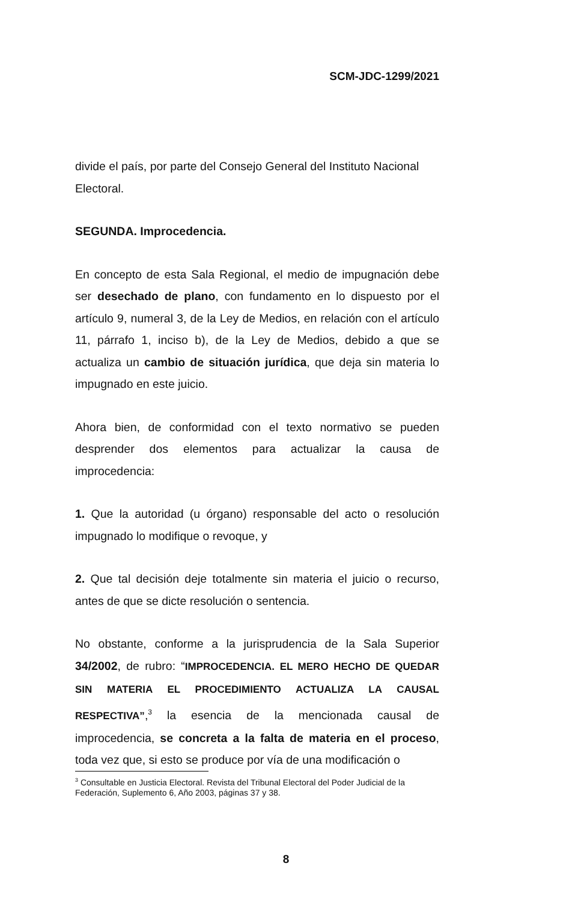SCM-JDC-1299/2021
divide el país, por parte del Consejo General del Instituto Nacional Electoral.
SEGUNDA. Improcedencia.
En concepto de esta Sala Regional, el medio de impugnación debe ser desechado de plano, con fundamento en lo dispuesto por el artículo 9, numeral 3, de la Ley de Medios, en relación con el artículo 11, párrafo 1, inciso b), de la Ley de Medios, debido a que se actualiza un cambio de situación jurídica, que deja sin materia lo impugnado en este juicio.
Ahora bien, de conformidad con el texto normativo se pueden desprender dos elementos para actualizar la causa de improcedencia:
1. Que la autoridad (u órgano) responsable del acto o resolución impugnado lo modifique o revoque, y
2. Que tal decisión deje totalmente sin materia el juicio o recurso, antes de que se dicte resolución o sentencia.
No obstante, conforme a la jurisprudencia de la Sala Superior 34/2002, de rubro: “IMPROCEDENCIA. EL MERO HECHO DE QUEDAR SIN MATERIA EL PROCEDIMIENTO ACTUALIZA LA CAUSAL RESPECTIVA”,<sup>3</sup> la esencia de la mencionada causal de improcedencia, se concreta a la falta de materia en el proceso, toda vez que, si esto se produce por vía de una modificación o
<sup>3</sup> Consultable en Justicia Electoral. Revista del Tribunal Electoral del Poder Judicial de la Federación, Suplemento 6, Año 2003, páginas 37 y 38.
8